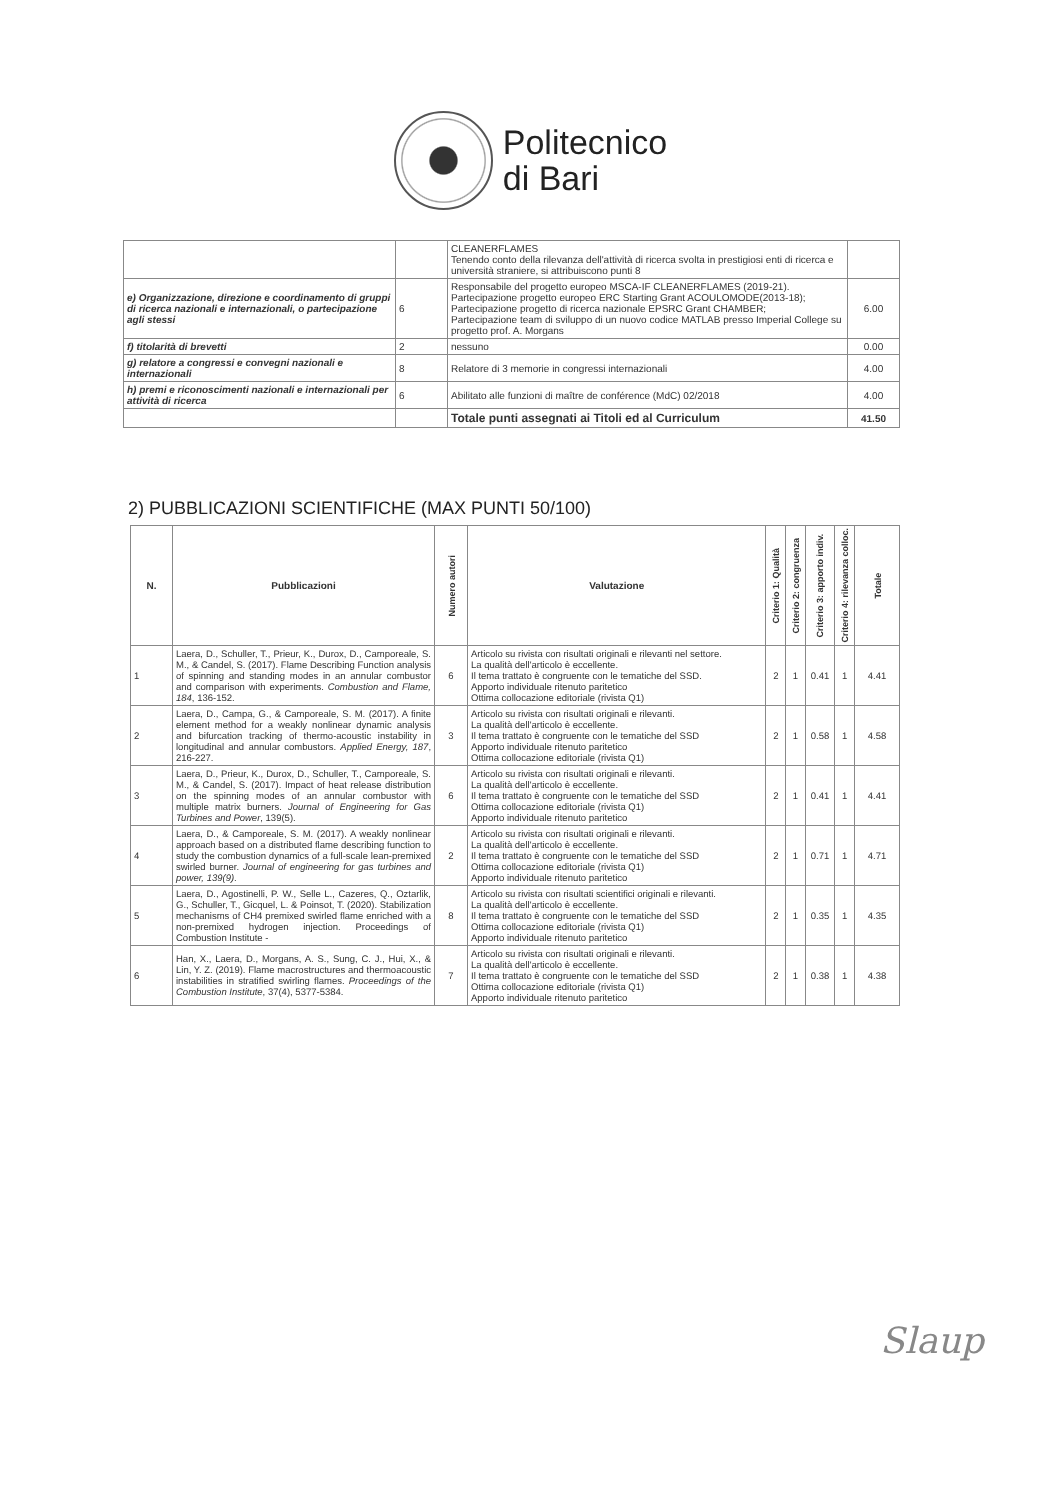Politecnico
di Bari
| | | CLEANERFLAMES Tenendo conto della rilevanza dell'attività di ricerca svolta in prestigiosi enti di ricerca e università straniere, si attribuiscono punti 8 | |
| e) Organizzazione, direzione e coordinamento di gruppi di ricerca nazionali e internazionali, o partecipazione agli stessi | 6 | Responsabile del progetto europeo MSCA-IF CLEANERFLAMES (2019-21). Partecipazione progetto europeo ERC Starting Grant ACOULOMODE(2013-18); Partecipazione progetto di ricerca nazionale EPSRC Grant CHAMBER; Partecipazione team di sviluppo di un nuovo codice MATLAB presso Imperial College su progetto prof. A. Morgans | 6.00 |
| f) titolarità di brevetti | 2 | nessuno | 0.00 |
| g) relatore a congressi e convegni nazionali e internazionali | 8 | Relatore di 3 memorie in congressi internazionali | 4.00 |
| h) premi e riconoscimenti nazionali e internazionali per attività di ricerca | 6 | Abilitato alle funzioni di maître de conférence (MdC) 02/2018 | 4.00 |
| | | Totale punti assegnati ai Titoli ed al Curriculum | 41.50 |
2) PUBBLICAZIONI SCIENTIFICHE (MAX PUNTI 50/100)
| N. | Pubblicazioni | Numero autori | Valutazione | Criterio 1: Qualità | Criterio 2: congruenza | Criterio 3: apporto indiv. | Criterio 4: rilevanza colloc. | Totale |
| --- | --- | --- | --- | --- | --- | --- | --- | --- |
| 1 | Laera, D., Schuller, T., Prieur, K., Durox, D., Camporeale, S. M., & Candel, S. (2017). Flame Describing Function analysis of spinning and standing modes in an annular combustor and comparison with experiments. Combustion and Flame, 184 , 136-152. | 6 | Articolo su rivista con risultati originali e rilevanti nel settore. La qualità dell'articolo è eccellente. Il tema trattato è congruente con le tematiche del SSD. Apporto individuale ritenuto paritetico Ottima collocazione editoriale (rivista Q1) | 2 | 1 | 0.41 | 1 | 4.41 |
| 2 | Laera, D., Campa, G., & Camporeale, S. M. (2017). A finite element method for a weakly nonlinear dynamic analysis and bifurcation tracking of thermo-acoustic instability in longitudinal and annular combustors. Applied Energy, 187 , 216-227. | 3 | Articolo su rivista con risultati originali e rilevanti. La qualità dell'articolo è eccellente. Il tema trattato è congruente con le tematiche del SSD Apporto individuale ritenuto paritetico Ottima collocazione editoriale (rivista Q1) | 2 | 1 | 0.58 | 1 | 4.58 |
| 3 | Laera, D., Prieur, K., Durox, D., Schuller, T., Camporeale, S. M., & Candel, S. (2017). Impact of heat release distribution on the spinning modes of an annular combustor with multiple matrix burners. Journal of Engineering for Gas Turbines and Power , 139(5). | 6 | Articolo su rivista con risultati originali e rilevanti. La qualità dell'articolo è eccellente. Il tema trattato è congruente con le tematiche del SSD Ottima collocazione editoriale (rivista Q1) Apporto individuale ritenuto paritetico | 2 | 1 | 0.41 | 1 | 4.41 |
| 4 | Laera, D., & Camporeale, S. M. (2017). A weakly nonlinear approach based on a distributed flame describing function to study the combustion dynamics of a full-scale lean-premixed swirled burner. Journal of engineering for gas turbines and power, 139(9) . | 2 | Articolo su rivista con risultati originali e rilevanti. La qualità dell'articolo è eccellente. Il tema trattato è congruente con le tematiche del SSD Ottima collocazione editoriale (rivista Q1) Apporto individuale ritenuto paritetico | 2 | 1 | 0.71 | 1 | 4.71 |
| 5 | Laera, D., Agostinelli, P. W., Selle L., Cazeres, Q., Oztarlik, G., Schuller, T., Gicquel, L. & Poinsot, T. (2020). Stabilization mechanisms of CH4 premixed swirled flame enriched with a non-premixed hydrogen injection. Proceedings of Combustion Institute - | 8 | Articolo su rivista con risultati scientifici originali e rilevanti. La qualità dell'articolo è eccellente. Il tema trattato è congruente con le tematiche del SSD Ottima collocazione editoriale (rivista Q1) Apporto individuale ritenuto paritetico | 2 | 1 | 0.35 | 1 | 4.35 |
| 6 | Han, X., Laera, D., Morgans, A. S., Sung, C. J., Hui, X., & Lin, Y. Z. (2019). Flame macrostructures and thermoacoustic instabilities in stratified swirling flames. Proceedings of the Combustion Institute , 37(4), 5377-5384. | 7 | Articolo su rivista con risultati originali e rilevanti. La qualità dell'articolo è eccellente. Il tema trattato è congruente con le tematiche del SSD Ottima collocazione editoriale (rivista Q1) Apporto individuale ritenuto paritetico | 2 | 1 | 0.38 | 1 | 4.38 |
Slaup